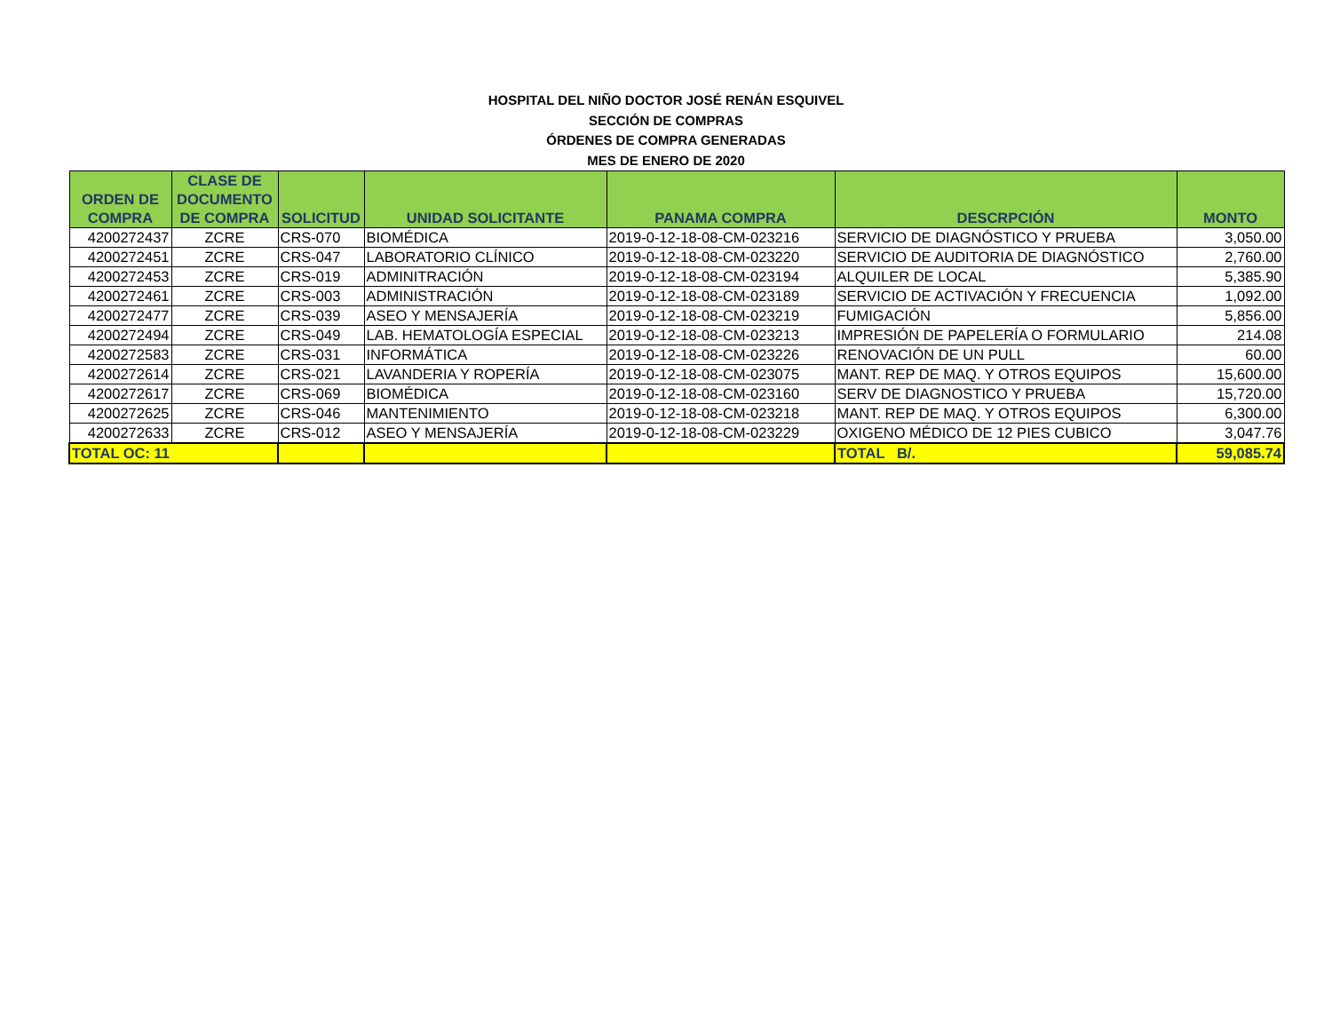HOSPITAL DEL NIÑO DOCTOR JOSÉ RENÁN ESQUIVEL
SECCIÓN DE COMPRAS
ÓRDENES DE COMPRA GENERADAS
MES DE ENERO DE 2020
| ORDEN DE COMPRA | CLASE DE DOCUMENTO DE COMPRA | SOLICITUD | UNIDAD SOLICITANTE | PANAMA COMPRA | DESCRPCIÓN | MONTO |
| --- | --- | --- | --- | --- | --- | --- |
| 4200272437 | ZCRE | CRS-070 | BIOMÉDICA | 2019-0-12-18-08-CM-023216 | SERVICIO DE DIAGNÓSTICO Y PRUEBA | 3,050.00 |
| 4200272451 | ZCRE | CRS-047 | LABORATORIO CLÍNICO | 2019-0-12-18-08-CM-023220 | SERVICIO DE AUDITORIA DE DIAGNÓSTICO | 2,760.00 |
| 4200272453 | ZCRE | CRS-019 | ADMINITRACIÓN | 2019-0-12-18-08-CM-023194 | ALQUILER DE LOCAL | 5,385.90 |
| 4200272461 | ZCRE | CRS-003 | ADMINISTRACIÓN | 2019-0-12-18-08-CM-023189 | SERVICIO DE ACTIVACIÓN Y FRECUENCIA | 1,092.00 |
| 4200272477 | ZCRE | CRS-039 | ASEO Y MENSAJERÍA | 2019-0-12-18-08-CM-023219 | FUMIGACIÓN | 5,856.00 |
| 4200272494 | ZCRE | CRS-049 | LAB. HEMATOLOGÍA ESPECIAL | 2019-0-12-18-08-CM-023213 | IMPRESIÓN DE PAPELERÍA O FORMULARIO | 214.08 |
| 4200272583 | ZCRE | CRS-031 | INFORMÁTICA | 2019-0-12-18-08-CM-023226 | RENOVACIÓN DE UN PULL | 60.00 |
| 4200272614 | ZCRE | CRS-021 | LAVANDERIA Y ROPERÍA | 2019-0-12-18-08-CM-023075 | MANT. REP DE MAQ. Y OTROS EQUIPOS | 15,600.00 |
| 4200272617 | ZCRE | CRS-069 | BIOMÉDICA | 2019-0-12-18-08-CM-023160 | SERV DE DIAGNOSTICO Y PRUEBA | 15,720.00 |
| 4200272625 | ZCRE | CRS-046 | MANTENIMIENTO | 2019-0-12-18-08-CM-023218 | MANT. REP DE MAQ. Y OTROS EQUIPOS | 6,300.00 |
| 4200272633 | ZCRE | CRS-012 | ASEO Y MENSAJERÍA | 2019-0-12-18-08-CM-023229 | OXIGENO MÉDICO DE 12 PIES CUBICO | 3,047.76 |
| TOTAL OC: 11 | | | | | TOTAL B/. | 59,085.74 |